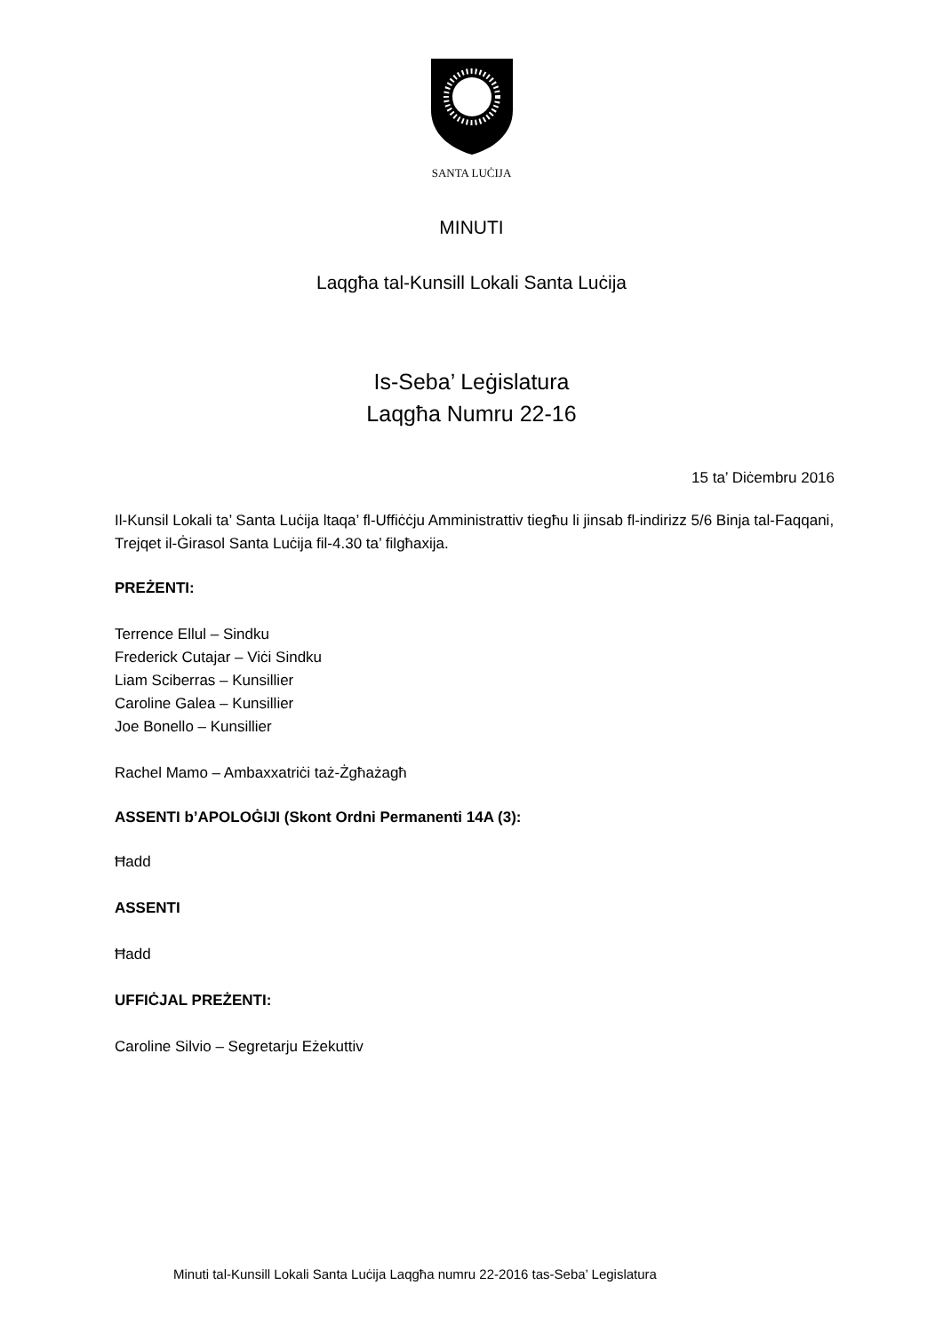SANTA LUĊIJA
MINUTI
Laqgħa tal-Kunsill Lokali Santa Luċija
Is-Seba’ Leġislatura
Laqgħa Numru 22-16
15 ta’ Diċembru 2016
Il-Kunsil Lokali ta’ Santa Luċija ltaqa’ fl-Uffiċċju Amministrattiv tiegħu li jinsab fl-indirizz 5/6 Binja tal-Faqqani, Trejqet il-Ġirasol Santa Luċija fil-4.30 ta’ filgħaxija.
PREŻENTI:
Terrence Ellul – Sindku
Frederick Cutajar – Viċi Sindku
Liam Sciberras – Kunsillier
Caroline Galea – Kunsillier
Joe Bonello – Kunsillier
Rachel Mamo – Ambaxxatriċi taż-Żgħażagħ
ASSENTI b’APOLOĠIJI (Skont Ordni Permanenti 14A (3):
Ħadd
ASSENTI
Ħadd
UFFIĊJAL PREŻENTI:
Caroline Silvio – Segretarju Eżekuttiv
Minuti tal-Kunsill Lokali Santa Luċija Laqgħa numru 22-2016 tas-Seba’ Legislatura